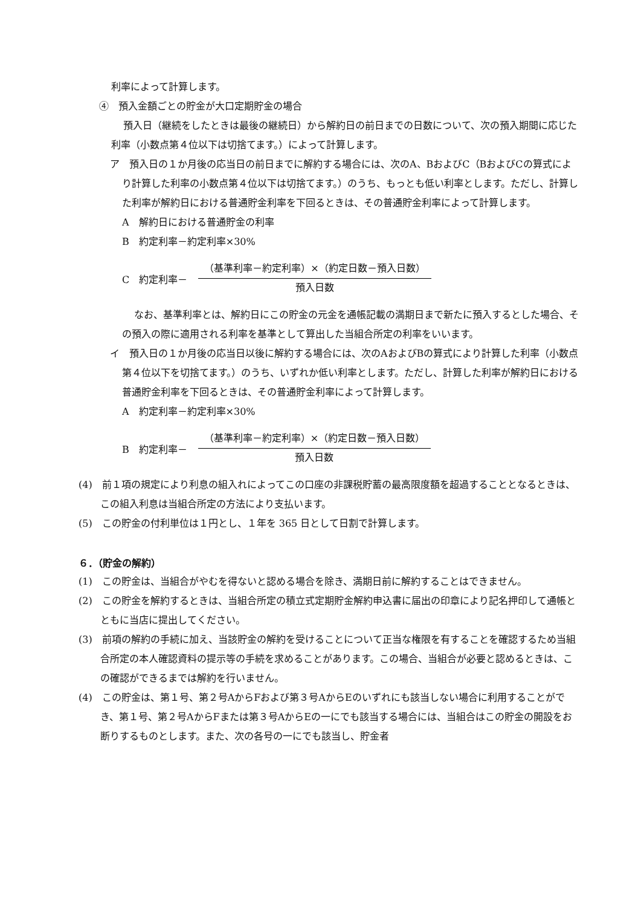利率によって計算します。
④　預入金額ごとの貯金が大口定期貯金の場合
預入日（継続をしたときは最後の継続日）から解約日の前日までの日数について、次の預入期間に応じた利率（小数点第４位以下は切捨てます。）によって計算します。
ア　預入日の１か月後の応当日の前日までに解約する場合には、次のA、BおよびC（BおよびCの算式により計算した利率の小数点第４位以下は切捨てます。）のうち、もっとも低い利率とします。ただし、計算した利率が解約日における普通貯金利率を下回るときは、その普通貯金利率によって計算します。
A　解約日における普通貯金の利率
B　約定利率－約定利率×30%
C　約定利率－
（基準利率－約定利率）×（約定日数－預入日数）
預入日数
なお、基準利率とは、解約日にこの貯金の元金を通帳記載の満期日まで新たに預入するとした場合、その預入の際に適用される利率を基準として算出した当組合所定の利率をいいます。
イ　預入日の１か月後の応当日以後に解約する場合には、次のAおよびBの算式により計算した利率（小数点第４位以下を切捨てます。）のうち、いずれか低い利率とします。ただし、計算した利率が解約日における普通貯金利率を下回るときは、その普通貯金利率によって計算します。
A　約定利率－約定利率×30%
B　約定利率－
（基準利率－約定利率）×（約定日数－預入日数）
預入日数
(4)　前１項の規定により利息の組入れによってこの口座の非課税貯蓄の最高限度額を超過することとなるときは、この組入利息は当組合所定の方法により支払います。
(5)　この貯金の付利単位は１円とし、１年を 365 日として日割で計算します。
６．（貯金の解約）
(1)　この貯金は、当組合がやむを得ないと認める場合を除き、満期日前に解約することはできません。
(2)　この貯金を解約するときは、当組合所定の積立式定期貯金解約申込書に届出の印章により記名押印して通帳とともに当店に提出してください。
(3)　前項の解約の手続に加え、当該貯金の解約を受けることについて正当な権限を有することを確認するため当組合所定の本人確認資料の提示等の手続を求めることがあります。この場合、当組合が必要と認めるときは、この確認ができるまでは解約を行いません。
(4)　この貯金は、第１号、第２号AからFおよび第３号AからEのいずれにも該当しない場合に利用することができ、第１号、第２号AからFまたは第３号AからEの一にでも該当する場合には、当組合はこの貯金の開設をお断りするものとします。また、次の各号の一にでも該当し、貯金者